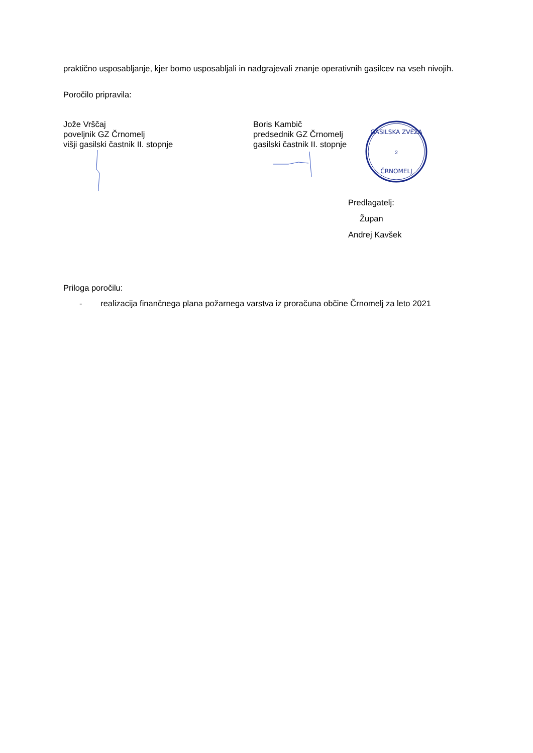praktično usposabljanje, kjer bomo usposabljali in nadgrajevali znanje operativnih gasilcev na vseh nivojih.
Poročilo pripravila:
Jože Vrščaj
poveljnik GZ Črnomelj
višji gasilski častnik II. stopnje
Boris Kambič
predsednik GZ Črnomelj
gasilski častnik II. stopnje
GASILSKA ZVEZA
2
ČRNOMELJ
Predlagatelj:
Župan
Andrej Kavšek
Priloga poročilu:
- realizacija finančnega plana požarnega varstva iz proračuna občine Črnomelj za leto 2021